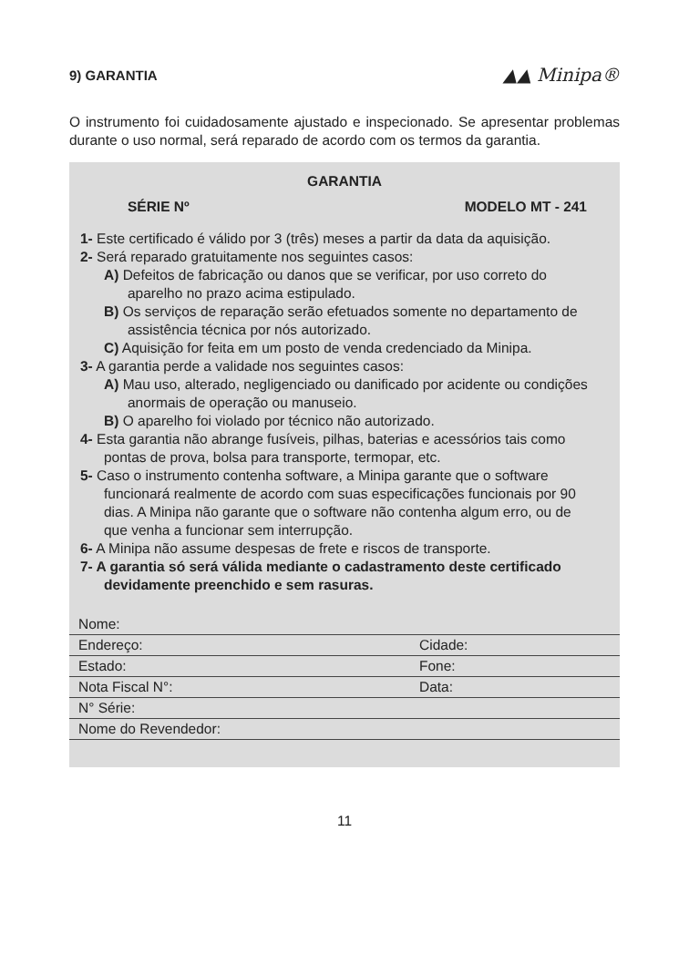9) GARANTIA ▲▲ Minipa®
O instrumento foi cuidadosamente ajustado e inspecionado. Se apresentar problemas durante o uso normal, será reparado de acordo com os termos da garantia.
GARANTIA
SÉRIE Nº MODELO MT - 241
1- Este certificado é válido por 3 (três) meses a partir da data da aquisição.
2- Será reparado gratuitamente nos seguintes casos:
A) Defeitos de fabricação ou danos que se verificar, por uso correto do aparelho no prazo acima estipulado.
B) Os serviços de reparação serão efetuados somente no departamento de assistência técnica por nós autorizado.
C) Aquisição for feita em um posto de venda credenciado da Minipa.
3- A garantia perde a validade nos seguintes casos:
A) Mau uso, alterado, negligenciado ou danificado por acidente ou condições anormais de operação ou manuseio.
B) O aparelho foi violado por técnico não autorizado.
4- Esta garantia não abrange fusíveis, pilhas, baterias e acessórios tais como pontas de prova, bolsa para transporte, termopar, etc.
5- Caso o instrumento contenha software, a Minipa garante que o software funcionará realmente de acordo com suas especificações funcionais por 90 dias. A Minipa não garante que o software não contenha algum erro, ou de que venha a funcionar sem interrupção.
6- A Minipa não assume despesas de frete e riscos de transporte.
7- A garantia só será válida mediante o cadastramento deste certificado devidamente preenchido e sem rasuras.
| Nome: | |
| Endereço: | Cidade: |
| Estado: | Fone: |
| Nota Fiscal N°: | Data: |
| N° Série: | |
| Nome do Revendedor: | |
11